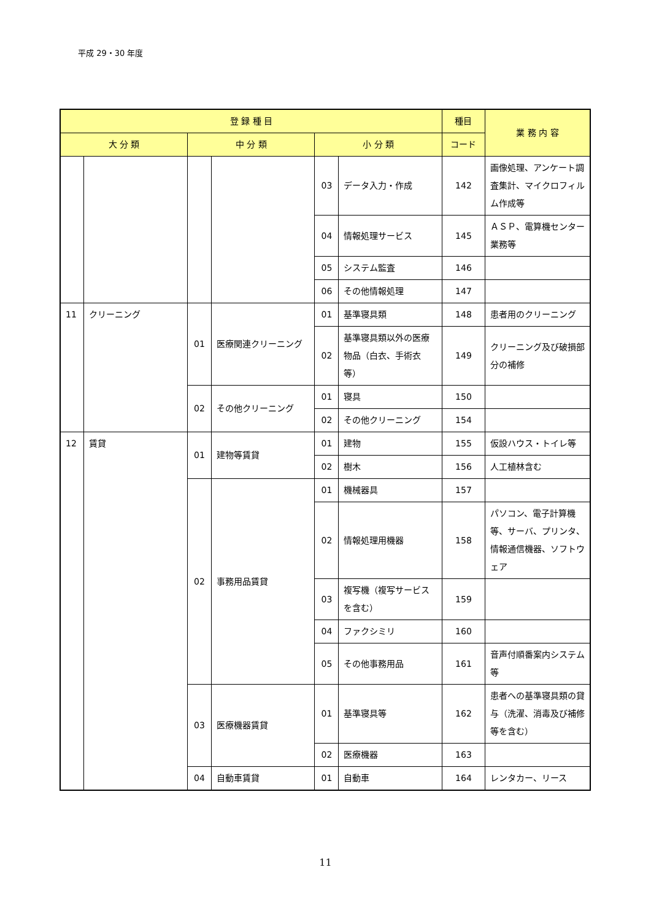平成 29・30 年度
| 登 録 種 目 | | | | | | 種目 | 業 務 内 容 |
| --- | --- | --- | --- | --- | --- | --- | --- |
| 大 分 類 | | 中 分 類 | | 小 分 類 | | コード | |
| | | | | 03 | データ入力・作成 | 142 | 画像処理、アンケート調査集計、マイクロフィルム作成等 |
| | | | | 04 | 情報処理サービス | 145 | ＡＳＰ、電算機センター業務等 |
| | | | | 05 | システム監査 | 146 | |
| | | | | 06 | その他情報処理 | 147 | |
| 11 | クリーニング | 01 | 医療関連クリーニング | 01 | 基準寝具類 | 148 | 患者用のクリーニング |
| | | | | 02 | 基準寝具類以外の医療物品（白衣、手術衣等） | 149 | クリーニング及び破損部分の補修 |
| | | 02 | その他クリーニング | 01 | 寝具 | 150 | |
| | | | | 02 | その他クリーニング | 154 | |
| 12 | 賃貸 | 01 | 建物等賃貸 | 01 | 建物 | 155 | 仮設ハウス・トイレ等 |
| | | | | 02 | 樹木 | 156 | 人工植林含む |
| | | 02 | 事務用品賃貸 | 01 | 機械器具 | 157 | |
| | | | | 02 | 情報処理用機器 | 158 | パソコン、電子計算機等、サーバ、プリンタ、情報通信機器、ソフトウェア |
| | | | | 03 | 複写機（複写サービスを含む） | 159 | |
| | | | | 04 | ファクシミリ | 160 | |
| | | | | 05 | その他事務用品 | 161 | 音声付順番案内システム等 |
| | | 03 | 医療機器賃貸 | 01 | 基準寝具等 | 162 | 患者への基準寝具類の貸与（洗濯、消毒及び補修等を含む） |
| | | | | 02 | 医療機器 | 163 | |
| | | 04 | 自動車賃貸 | 01 | 自動車 | 164 | レンタカー、リース |
11